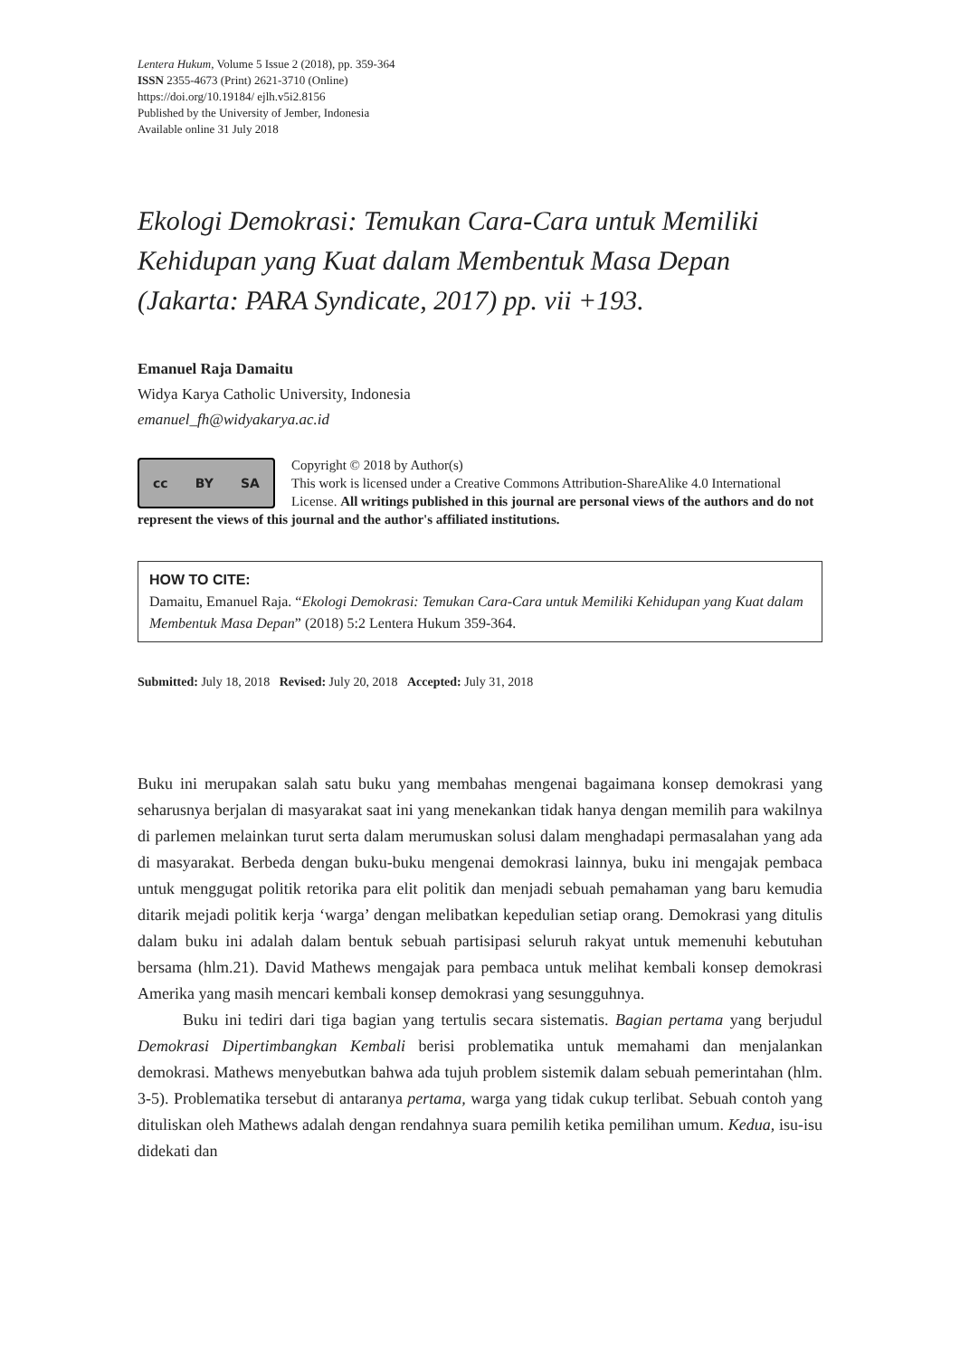Lentera Hukum, Volume 5 Issue 2 (2018), pp. 359-364
ISSN 2355-4673 (Print) 2621-3710 (Online)
https://doi.org/10.19184/ ejlh.v5i2.8156
Published by the University of Jember, Indonesia
Available online 31 July 2018
Ekologi Demokrasi: Temukan Cara-Cara untuk Memiliki Kehidupan yang Kuat dalam Membentuk Masa Depan (Jakarta: PARA Syndicate, 2017) pp. vii +193.
Emanuel Raja Damaitu
Widya Karya Catholic University, Indonesia
emanuel_fh@widyakarya.ac.id
cc BY SA
Copyright © 2018 by Author(s)
This work is licensed under a Creative Commons Attribution-ShareAlike 4.0 International License. All writings published in this journal are personal views of the authors and do not represent the views of this journal and the author's affiliated institutions.
HOW TO CITE:
Damaitu, Emanuel Raja. “Ekologi Demokrasi: Temukan Cara-Cara untuk Memiliki Kehidupan yang Kuat dalam Membentuk Masa Depan” (2018) 5:2 Lentera Hukum 359-364.
Submitted: July 18, 2018 Revised: July 20, 2018 Accepted: July 31, 2018
Buku ini merupakan salah satu buku yang membahas mengenai bagaimana konsep demokrasi yang seharusnya berjalan di masyarakat saat ini yang menekankan tidak hanya dengan memilih para wakilnya di parlemen melainkan turut serta dalam merumuskan solusi dalam menghadapi permasalahan yang ada di masyarakat. Berbeda dengan buku-buku mengenai demokrasi lainnya, buku ini mengajak pembaca untuk menggugat politik retorika para elit politik dan menjadi sebuah pemahaman yang baru kemudia ditarik mejadi politik kerja ‘warga’ dengan melibatkan kepedulian setiap orang. Demokrasi yang ditulis dalam buku ini adalah dalam bentuk sebuah partisipasi seluruh rakyat untuk memenuhi kebutuhan bersama (hlm.21). David Mathews mengajak para pembaca untuk melihat kembali konsep demokrasi Amerika yang masih mencari kembali konsep demokrasi yang sesungguhnya.
Buku ini tediri dari tiga bagian yang tertulis secara sistematis. Bagian pertama yang berjudul Demokrasi Dipertimbangkan Kembali berisi problematika untuk memahami dan menjalankan demokrasi. Mathews menyebutkan bahwa ada tujuh problem sistemik dalam sebuah pemerintahan (hlm. 3-5). Problematika tersebut di antaranya pertama, warga yang tidak cukup terlibat. Sebuah contoh yang dituliskan oleh Mathews adalah dengan rendahnya suara pemilih ketika pemilihan umum. Kedua, isu-isu didekati dan